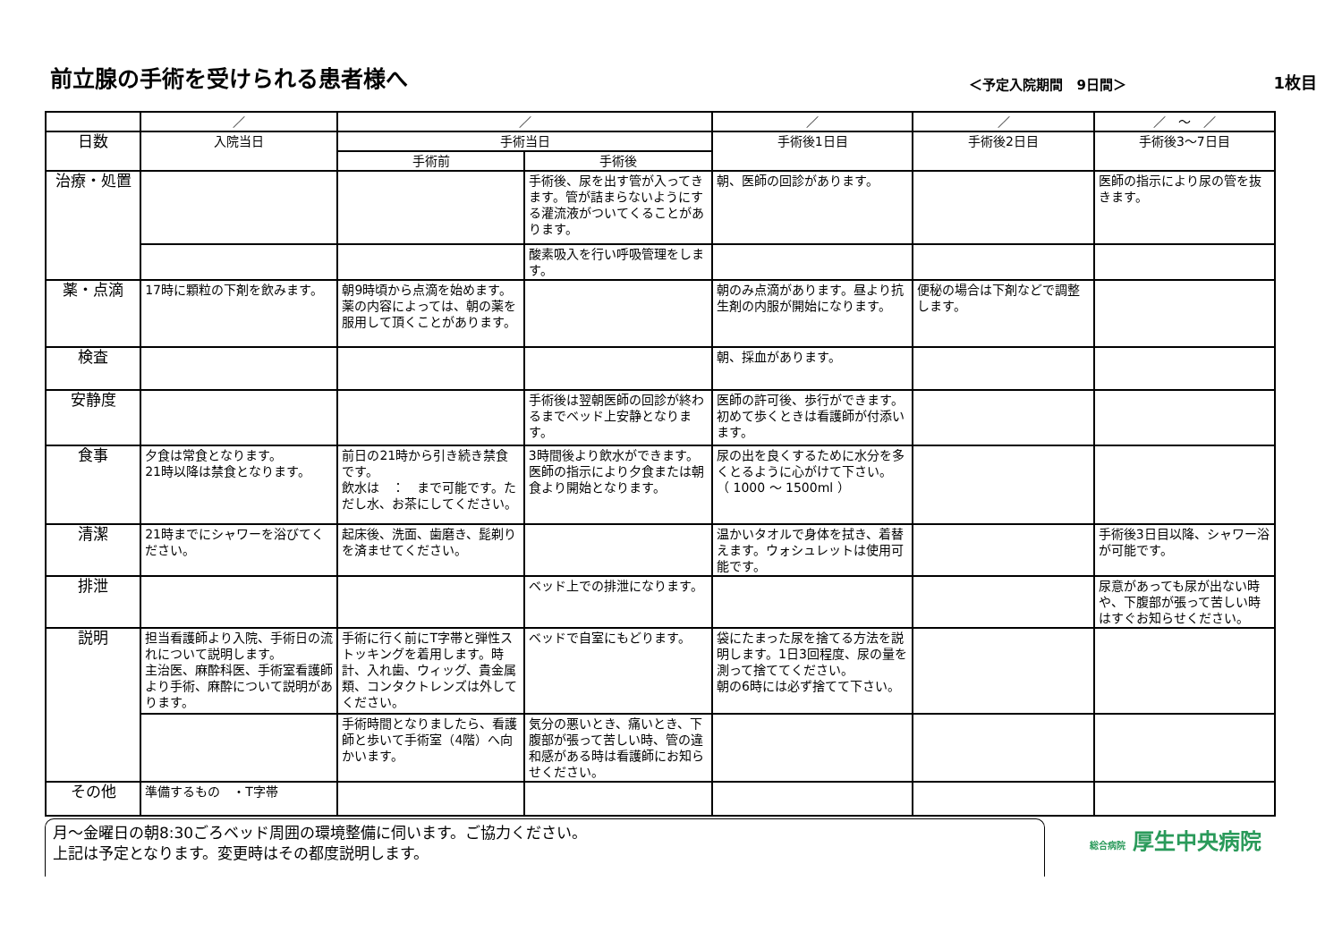前立腺の手術を受けられる患者様へ
＜予定入院期間　9日間＞
1枚目
| | ／ | ／ | | ／ | ／ | ／ ～ ／ |
| --- | --- | --- | --- | --- | --- | --- |
| 日数 | 入院当日 | 手術当日 | | 手術後1日目 | 手術後2日目 | 手術後3～7日目 |
| | | 手術前 | 手術後 | | | |
| 治療・処置 | | | 手術後、尿を出す管が入ってきます。管が詰まらないようにする灌流液がついてくることがあります。 | 朝、医師の回診があります。 | | 医師の指示により尿の管を抜きます。 |
| | | | 酸素吸入を行い呼吸管理をします。 | | | |
| 薬・点滴 | 17時に顆粒の下剤を飲みます。 | 朝9時頃から点滴を始めます。薬の内容によっては、朝の薬を服用して頂くことがあります。 | | 朝のみ点滴があります。昼より抗生剤の内服が開始になります。 | 便秘の場合は下剤などで調整します。 | |
| 検査 | | | | 朝、採血があります。 | | |
| 安静度 | | | 手術後は翌朝医師の回診が終わるまでベッド上安静となります。 | 医師の許可後、歩行ができます。初めて歩くときは看護師が付添います。 | | |
| 食事 | 夕食は常食となります。 21時以降は禁食となります。 | 前日の21時から引き続き禁食です。 飲水は ： まで可能です。ただし水、お茶にしてください。 | 3時間後より飲水ができます。医師の指示により夕食または朝食より開始となります。 | 尿の出を良くするために水分を多くとるように心がけて下さい。 （ 1000 ～ 1500ml ） | | |
| 清潔 | 21時までにシャワーを浴びてください。 | 起床後、洗面、歯磨き、髭剃りを済ませてください。 | | 温かいタオルで身体を拭き、着替えます。ウォシュレットは使用可能です。 | | 手術後3日目以降、シャワー浴が可能です。 |
| 排泄 | | | ベッド上での排泄になります。 | | | 尿意があっても尿が出ない時や、下腹部が張って苦しい時はすぐお知らせください。 |
| 説明 | 担当看護師より入院、手術日の流れについて説明します。 主治医、麻酔科医、手術室看護師より手術、麻酔について説明があります。 | 手術に行く前にT字帯と弾性ストッキングを着用します。時計、入れ歯、ウィッグ、貴金属類、コンタクトレンズは外してください。 | ベッドで自室にもどります。 | 袋にたまった尿を捨てる方法を説明します。1日3回程度、尿の量を測って捨ててください。 朝の6時には必ず捨てて下さい。 | | |
| | | 手術時間となりましたら、看護師と歩いて手術室（4階）へ向かいます。 | 気分の悪いとき、痛いとき、下腹部が張って苦しい時、管の違和感がある時は看護師にお知らせください。 | | | |
| その他 | 準備するもの ・T字帯 | | | | | |
月～金曜日の朝8:30ごろベッド周囲の環境整備に伺います。ご協力ください。
上記は予定となります。変更時はその都度説明します。
総合病院 厚生中央病院